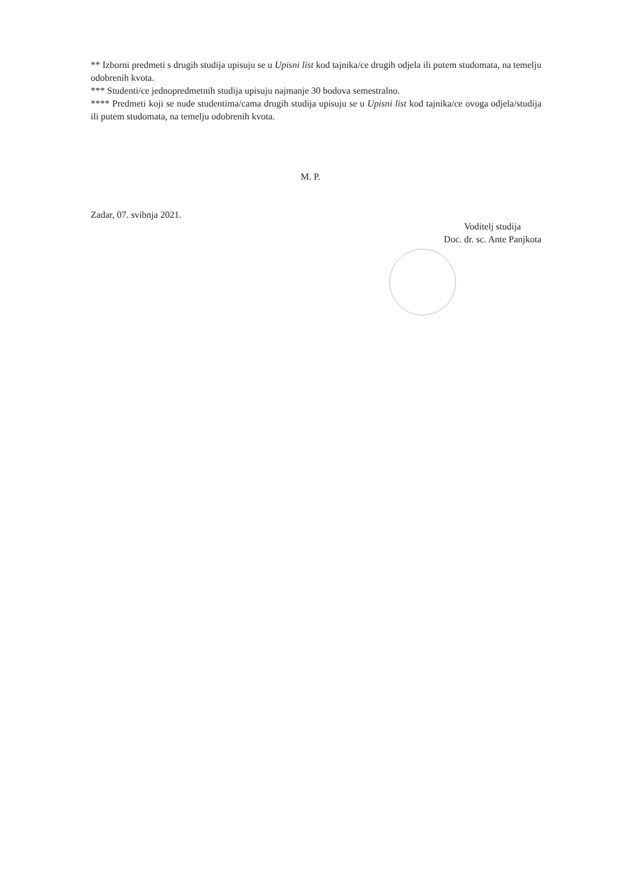** Izborni predmeti s drugih studija upisuju se u Upisni list kod tajnika/ce drugih odjela ili putem studomata, na temelju odobrenih kvota.
*** Studenti/ce jednopredmetnih studija upisuju najmanje 30 bodova semestralno.
**** Predmeti koji se nude studentima/cama drugih studija upisuju se u Upisni list kod tajnika/ce ovoga odjela/studija ili putem studomata, na temelju odobrenih kvota.
M. P.
Zadar, 07. svibnja 2021.
Voditelj studija
Doc. dr. sc. Ante Panjkota